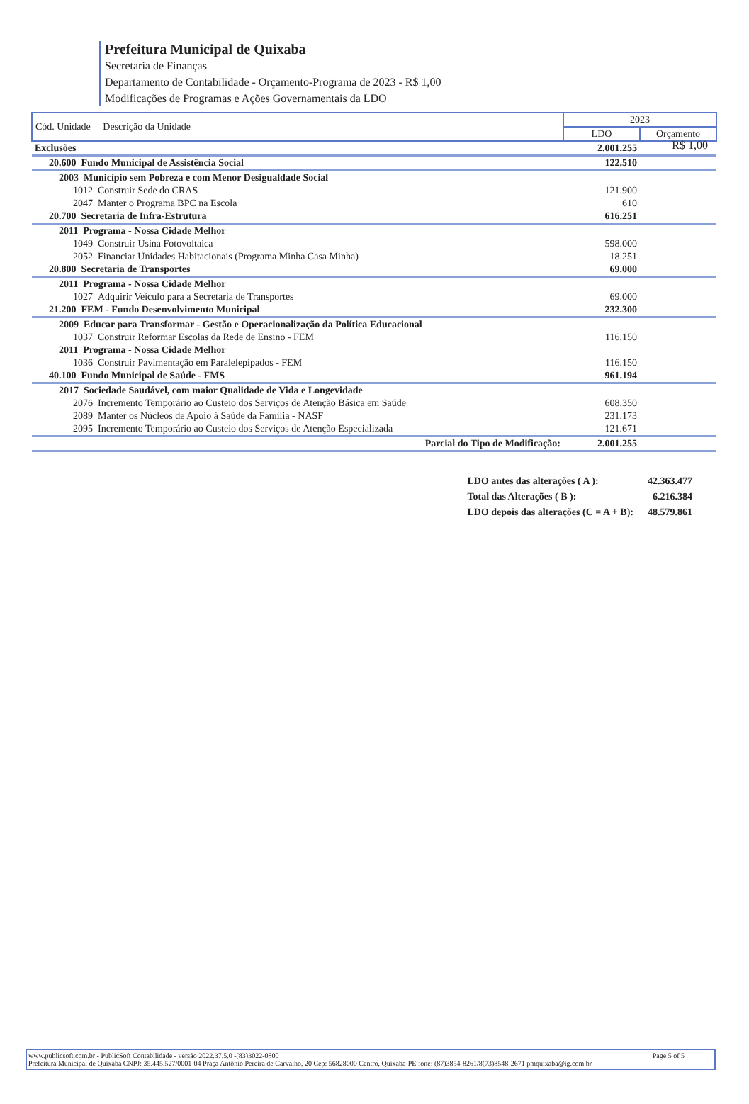Prefeitura Municipal de Quixaba
Secretaria de Finanças
Departamento de Contabilidade - Orçamento-Programa de 2023 - R$ 1,00
Modificações de Programas e Ações Governamentais da LDO
R$ 1,00
| Cód. Unidade Descrição da Unidade | 2023 | |
| --- | --- | --- |
| | LDO | Orçamento |
| Exclusões | 2.001.255 | |
| 20.600 Fundo Municipal de Assistência Social | 122.510 | |
| 2003 Município sem Pobreza e com Menor Desigualdade Social | | |
| 1012 Construir Sede do CRAS | 121.900 | |
| 2047 Manter o Programa BPC na Escola | 610 | |
| 20.700 Secretaria de Infra-Estrutura | 616.251 | |
| 2011 Programa - Nossa Cidade Melhor | | |
| 1049 Construir Usina Fotovoltaica | 598.000 | |
| 2052 Financiar Unidades Habitacionais (Programa Minha Casa Minha) | 18.251 | |
| 20.800 Secretaria de Transportes | 69.000 | |
| 2011 Programa - Nossa Cidade Melhor | | |
| 1027 Adquirir Veículo para a Secretaria de Transportes | 69.000 | |
| 21.200 FEM - Fundo Desenvolvimento Municipal | 232.300 | |
| 2009 Educar para Transformar - Gestão e Operacionalização da Política Educacional | | |
| 1037 Construir Reformar Escolas da Rede de Ensino - FEM | 116.150 | |
| 2011 Programa - Nossa Cidade Melhor | | |
| 1036 Construir Pavimentação em Paralelepípados - FEM | 116.150 | |
| 40.100 Fundo Municipal de Saúde - FMS | 961.194 | |
| 2017 Sociedade Saudável, com maior Qualidade de Vida e Longevidade | | |
| 2076 Incremento Temporário ao Custeio dos Serviços de Atenção Básica em Saúde | 608.350 | |
| 2089 Manter os Núcleos de Apoio à Saúde da Família - NASF | 231.173 | |
| 2095 Incremento Temporário ao Custeio dos Serviços de Atenção Especializada | 121.671 | |
| Parcial do Tipo de Modificação: | 2.001.255 | |
| LDO antes das alterações ( A ): | 42.363.477 |
| Total das Alterações ( B ): | 6.216.384 |
| LDO depois das alterações (C = A + B): | 48.579.861 |
www.publicsoft.com.br - PublicSoft Contabilidade - versão 2022.37.5.0 -(83)3022-0800 Page 5 of 5
Prefeitura Municipal de Quixaba CNPJ: 35.445.527/0001-04 Praça Antônio Pereira de Carvalho, 20 Cep: 56828000 Centro, Quixaba-PE fone: (87)3854-8261/8(73)8548-2671 pmquixaba@ig.com.br